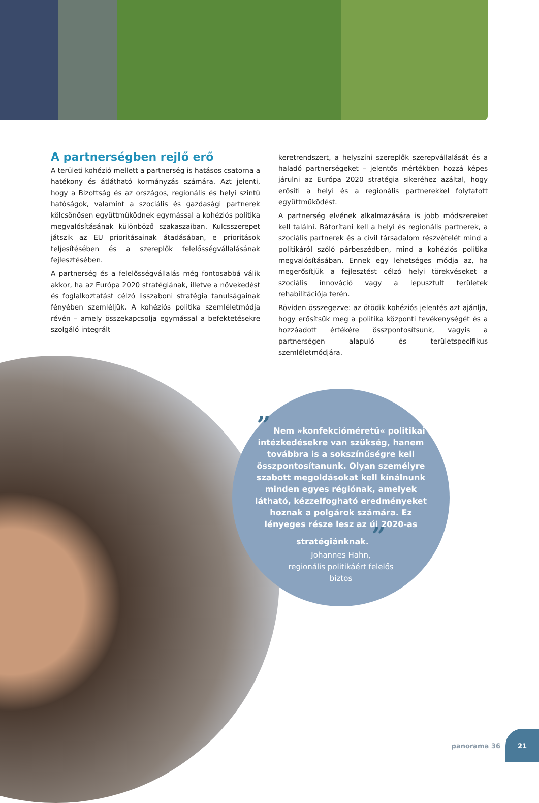A partnerségben rejlő erő
A területi kohézió mellett a partnerség is hatásos csatorna a hatékony és átlátható kormányzás számára. Azt jelenti, hogy a Bizottság és az országos, regionális és helyi szintű hatóságok, valamint a szociális és gazdasági partnerek kölcsönösen együttműködnek egymással a kohéziós politika megvalósításának különböző szakaszaiban. Kulcsszerepet játszik az EU prioritásainak átadásában, e prioritások teljesítésében és a szereplők felelősségvállalásának fejlesztésében.
A partnerség és a felelősségvállalás még fontosabbá válik akkor, ha az Európa 2020 stratégiának, illetve a növekedést és foglalkoztatást célzó lisszaboni stratégia tanulságainak fényében szemléljük. A kohéziós politika szemléletmódja révén – amely összekapcsolja egymással a befektetésekre szolgáló integrált
keretrendszert, a helyszíni szereplők szerepvállalását és a haladó partnerségeket – jelentős mértékben hozzá képes járulni az Európa 2020 stratégia sikeréhez azáltal, hogy erősíti a helyi és a regionális partnerekkel folytatott együttműködést.
A partnerség elvének alkalmazására is jobb módszereket kell találni. Bátorítani kell a helyi és regionális partnerek, a szociális partnerek és a civil társadalom részvételét mind a politikáról szóló párbeszédben, mind a kohéziós politika megvalósításában. Ennek egy lehetséges módja az, ha megerősítjük a fejlesztést célzó helyi törekvéseket a szociális innováció vagy a lepusztult területek rehabilitációja terén.
Röviden összegezve: az ötödik kohéziós jelentés azt ajánlja, hogy erősítsük meg a politika központi tevékenységét és a hozzáadott értékére összpontosítsunk, vagyis a partnerségen alapuló és területspecifikus szemléletmódjára.
” Nem »konfekcióméretű« politikai intézkedésekre van szükség, hanem továbbra is a sokszínűségre kell összpontosítanunk. Olyan személyre szabott megoldásokat kell kínálnunk minden egyes régiónak, amelyek látható, kézzelfogható eredményeket hoznak a polgárok számára. Ez lényeges része lesz az új 2020-as stratégiánknak. ”
Johannes Hahn,
regionális politikáért felelős
biztos
panorama 36 21